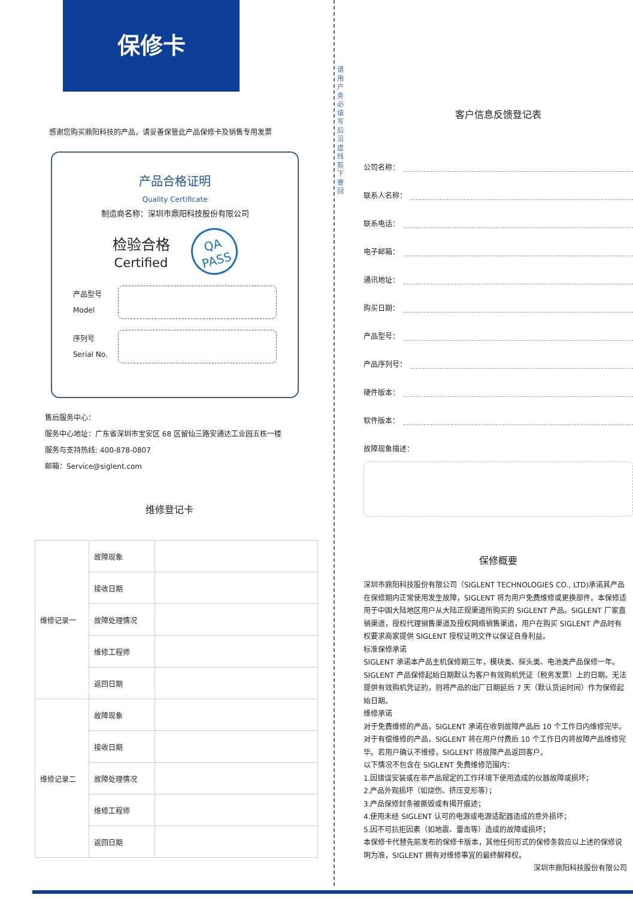请用户务必填写后沿虚线剪下寄回
保修卡
感谢您购买鼎阳科技的产品，请妥善保管此产品保修卡及销售专用发票
产品合格证明
Quality Certificate
制造商名称：深圳市鼎阳科技股份有限公司
检验合格
Certified
QA
PASS
产品型号
Model
序列号
Serial No.
售后服务中心：
服务中心地址：广东省深圳市宝安区 68 区留仙三路安通达工业园五栋一楼
服务与支持热线: 400-878-0807
邮箱：Service@siglent.com
维修登记卡
| 维修记录一 | 故障现象 | |
| | 接收日期 | |
| | 故障处理情况 | |
| | 维修工程师 | |
| | 返回日期 | |
| 维修记录二 | 故障现象 | |
| | 接收日期 | |
| | 故障处理情况 | |
| | 维修工程师 | |
| | 返回日期 | |
客户信息反馈登记表
公司名称：
联系人名称：
联系电话：
电子邮箱：
通讯地址：
购买日期：
产品型号：
产品序列号：
硬件版本：
软件版本：
故障现象描述：
保修概要
深圳市鼎阳科技股份有限公司（SIGLENT TECHNOLOGIES CO., LTD)承诺其产品在保修期内正常使用发生故障，SIGLENT 将为用户免费维修或更换部件。本保修适用于中国大陆地区用户从大陆正规渠道所购买的 SIGLENT 产品。SIGLENT 厂家直销渠道，授权代理销售渠道及授权网络销售渠道，用户在购买 SIGLENT 产品时有权要求商家提供 SIGLENT 授权证明文件以保证自身利益。
标准保修承诺
SIGLENT 承诺本产品主机保修期三年，模块类、探头类、电池类产品保修一年。SIGLENT 产品保修起始日期默认为客户有效购机凭证（税务发票）上的日期。无法提供有效购机凭证的，则将产品的出厂日期延后 7 天（默认货运时间）作为保修起始日期。
维修承诺
对于免费维修的产品，SIGLENT 承诺在收到故障产品后 10 个工作日内维修完毕。
对于有偿维修的产品，SIGLENT 将在用户付费后 10 个工作日内将故障产品维修完毕。若用户确认不维修，SIGLENT 将故障产品返回客户。
以下情况不包含在 SIGLENT 免费维修范围内：
1.因错误安装或在非产品规定的工作环境下使用造成的仪器故障或损坏；
2.产品外观损坏（如烧伤、挤压变形等）；
3.产品保修封条被撕毁或有揭开痕迹；
4.使用未经 SIGLENT 认可的电源或电源适配器造成的意外损坏；
5.因不可抗拒因素（如地震、雷击等）造成的故障或损坏；
本保修卡代替先前发布的保修卡版本，其他任何形式的保修条款应以上述的保修说明为准，SIGLENT 拥有对维修事宜的最终解释权。
深圳市鼎阳科技股份有限公司